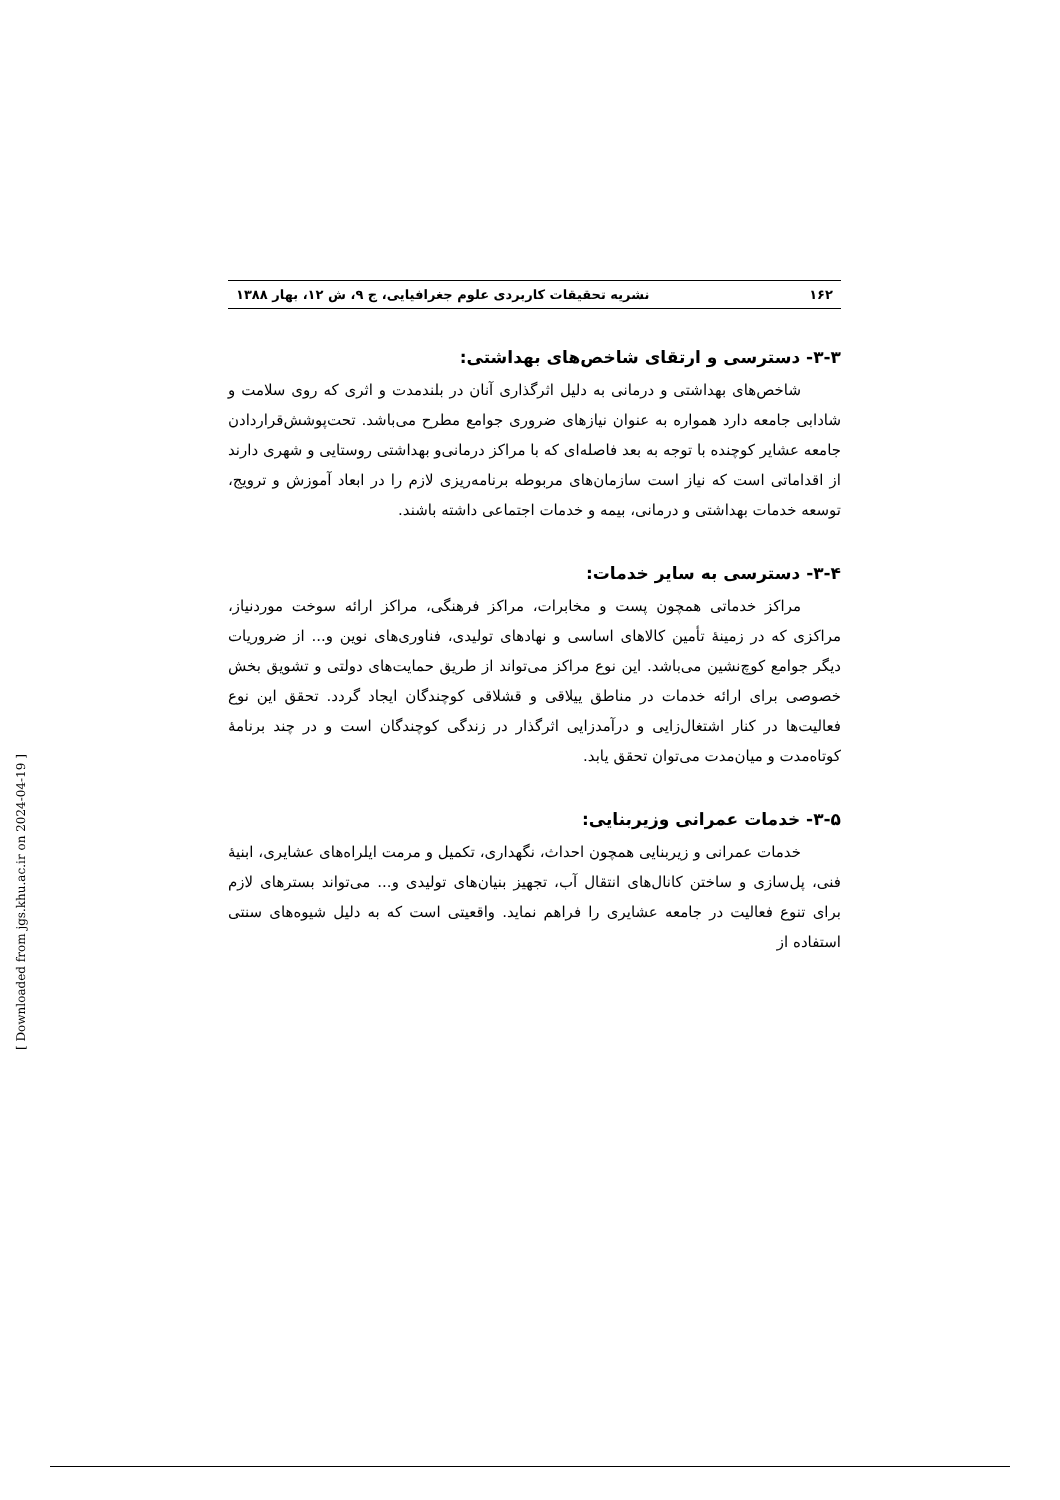۱۶۲ نشریه تحقیقات کاربردی علوم جغرافیایی، ج ۹، ش ۱۲، بهار ۱۳۸۸
۳-۳- دسترسی و ارتقای شاخص‌های بهداشتی:
شاخص‌های بهداشتی و درمانی به دلیل اثرگذاری آنان در بلندمدت و اثری که روی سلامت و شادابی جامعه دارد همواره به عنوان نیازهای ضروری جوامع مطرح می‌باشد. تحت‌پوشش‌قراردادن جامعه عشایر کوچنده با توجه به بعد فاصله‌ای که با مراکز درمانی‌و بهداشتی روستایی و شهری دارند از اقداماتی است که نیاز است سازمان‌های مربوطه برنامه‌ریزی لازم را در ابعاد آموزش و ترویج، توسعه خدمات بهداشتی و درمانی، بیمه و خدمات اجتماعی داشته باشند.
۳-۴- دسترسی به سایر خدمات:
مراکز خدماتی همچون پست و مخابرات، مراکز فرهنگی، مراکز ارائه سوخت موردنیاز، مراکزی که در زمینهٔ تأمین کالاهای اساسی و نهادهای تولیدی، فناوری‌های نوین و... از ضروریات دیگر جوامع کوچ‌نشین می‌باشد. این نوع مراکز می‌تواند از طریق حمایت‌های دولتی و تشویق بخش خصوصی برای ارائه خدمات در مناطق ییلاقی و قشلاقی کوچندگان ایجاد گردد. تحقق این نوع فعالیت‌ها در کنار اشتغال‌زایی و درآمدزایی اثرگذار در زندگی کوچندگان است و در چند برنامهٔ کوتاه‌مدت و میان‌مدت می‌توان تحقق یابد.
۳-۵- خدمات عمرانی وزیربنایی:
خدمات عمرانی و زیربنایی همچون احداث، نگهداری، تکمیل و مرمت ایلراه‌های عشایری، ابنیهٔ فنی، پل‌سازی و ساختن کانال‌های انتقال آب، تجهیز بنیان‌های تولیدی و... می‌تواند بسترهای لازم برای تنوع فعالیت در جامعه عشایری را فراهم نماید. واقعیتی است که به دلیل شیوه‌های سنتی استفاده از
[ Downloaded from jgs.khu.ac.ir on 2024-04-19 ]